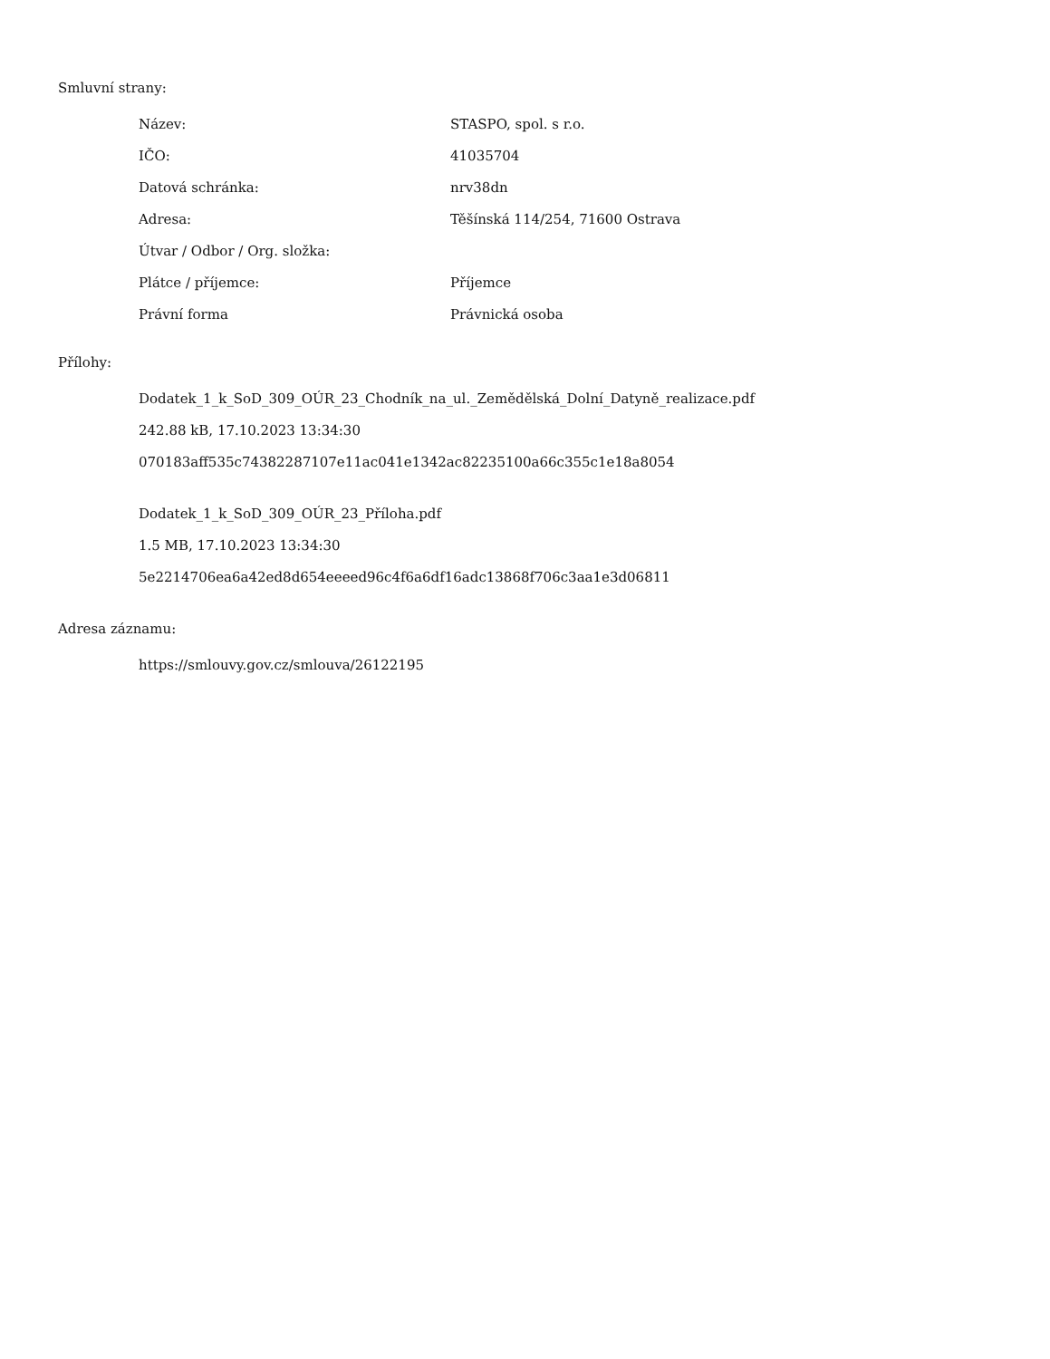Smluvní strany:
| Název: | STASPO, spol. s r.o. |
| IČO: | 41035704 |
| Datová schránka: | nrv38dn |
| Adresa: | Těšínská 114/254, 71600 Ostrava |
| Útvar / Odbor / Org. složka: | |
| Plátce / příjemce: | Příjemce |
| Právní forma | Právnická osoba |
Přílohy:
Dodatek_1_k_SoD_309_OÚR_23_Chodník_na_ul._Zemědělská_Dolní_Datyně_realizace.pdf
242.88 kB, 17.10.2023 13:34:30
070183aff535c74382287107e11ac041e1342ac82235100a66c355c1e18a8054
Dodatek_1_k_SoD_309_OÚR_23_Příloha.pdf
1.5 MB, 17.10.2023 13:34:30
5e2214706ea6a42ed8d654eeeed96c4f6a6df16adc13868f706c3aa1e3d06811
Adresa záznamu:
https://smlouvy.gov.cz/smlouva/26122195